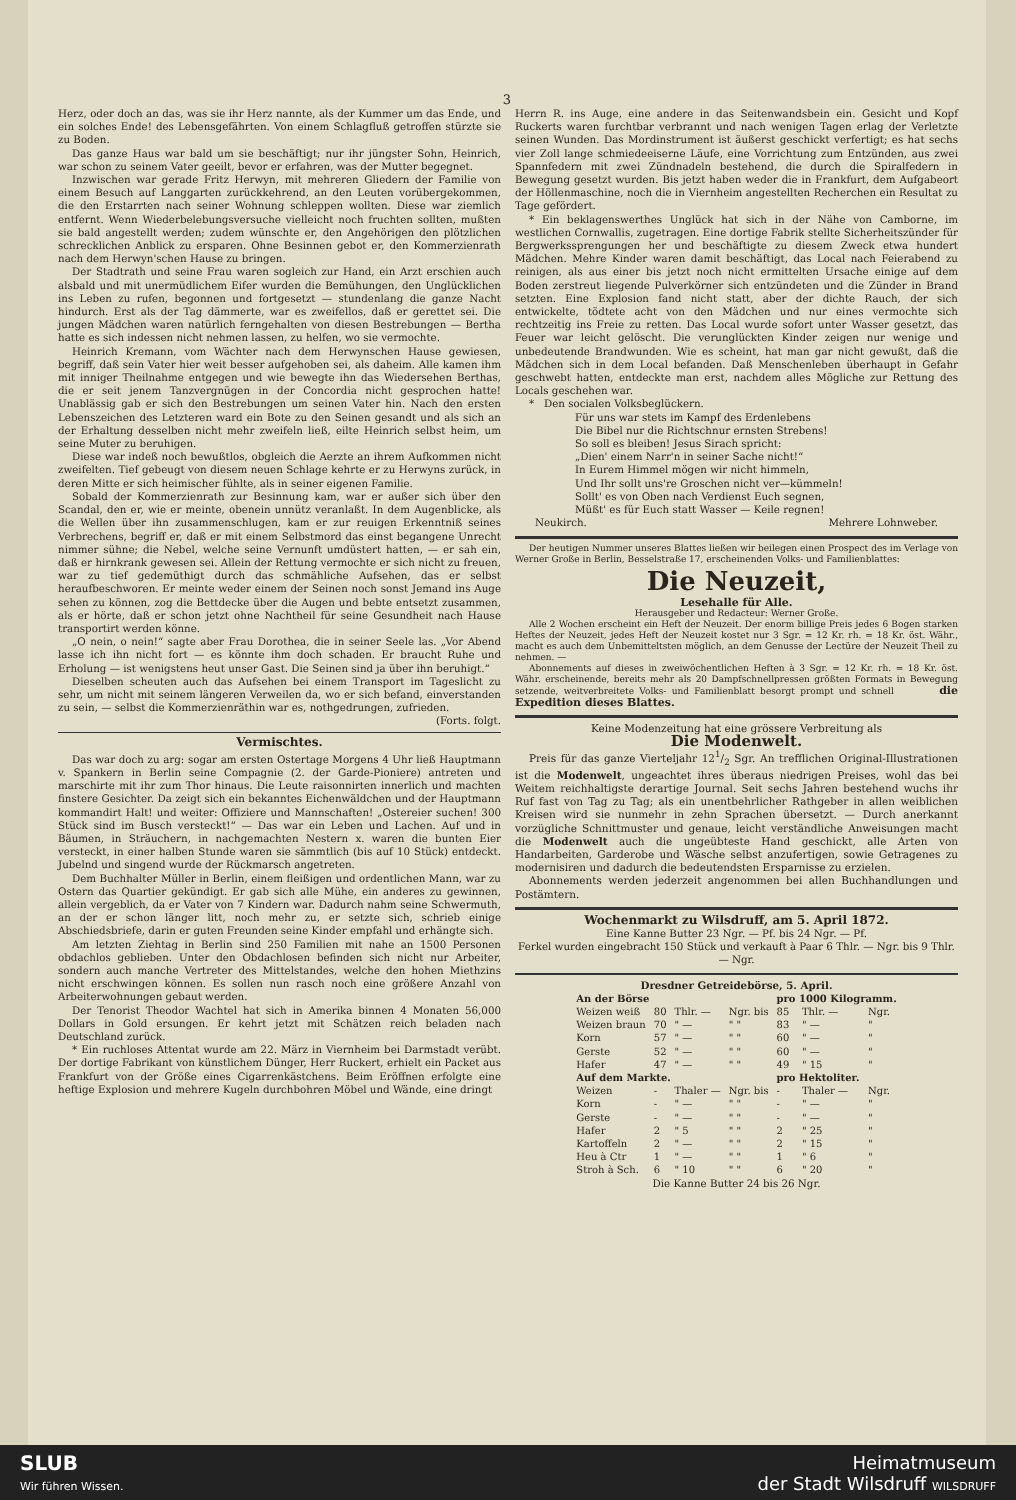3
Herz, oder doch an das, was sie ihr Herz nannte, als der Kummer um das Ende, und ein solches Ende! des Lebensgefährten. Von einem Schlagfluß getroffen stürzte sie zu Boden.
Das ganze Haus war bald um sie beschäftigt; nur ihr jüngster Sohn, Heinrich, war schon zu seinem Vater geeilt, bevor er erfahren, was der Mutter begegnet.
Inzwischen war gerade Fritz Herwyn, mit mehreren Gliedern der Familie von einem Besuch auf Langgarten zurückkehrend, an den Leuten vorübergekommen, die den Erstarrten nach seiner Wohnung schleppen wollten. Diese war ziemlich entfernt. Wenn Wiederbelebungsversuche vielleicht noch fruchten sollten, mußten sie bald angestellt werden; zudem wünschte er, den Angehörigen den plötzlichen schrecklichen Anblick zu ersparen. Ohne Besinnen gebot er, den Kommerzienrath nach dem Herwyn'schen Hause zu bringen.
Der Stadtrath und seine Frau waren sogleich zur Hand, ein Arzt erschien auch alsbald und mit unermüdlichem Eifer wurden die Bemühungen, den Unglücklichen ins Leben zu rufen, begonnen und fortgesetzt — stundenlang die ganze Nacht hindurch. Erst als der Tag dämmerte, war es zweifellos, daß er gerettet sei. Die jungen Mädchen waren natürlich ferngehalten von diesen Bestrebungen — Bertha hatte es sich indessen nicht nehmen lassen, zu helfen, wo sie vermochte.
Heinrich Kremann, vom Wächter nach dem Herwynschen Hause gewiesen, begriff, daß sein Vater hier weit besser aufgehoben sei, als daheim. Alle kamen ihm mit inniger Theilnahme entgegen und wie bewegte ihn das Wiedersehen Berthas, die er seit jenem Tanzvergnügen in der Concordia nicht gesprochen hatte! Unablässig gab er sich den Bestrebungen um seinen Vater hin. Nach den ersten Lebenszeichen des Letzteren ward ein Bote zu den Seinen gesandt und als sich an der Erhaltung desselben nicht mehr zweifeln ließ, eilte Heinrich selbst heim, um seine Muter zu beruhigen.
Diese war indeß noch bewußtlos, obgleich die Aerzte an ihrem Aufkommen nicht zweifelten. Tief gebeugt von diesem neuen Schlage kehrte er zu Herwyns zurück, in deren Mitte er sich heimischer fühlte, als in seiner eigenen Familie.
Sobald der Kommerzienrath zur Besinnung kam, war er außer sich über den Scandal, den er, wie er meinte, obenein unnütz veranlaßt. In dem Augenblicke, als die Wellen über ihn zusammenschlugen, kam er zur reuigen Erkenntniß seines Verbrechens, begriff er, daß er mit einem Selbstmord das einst begangene Unrecht nimmer sühne; die Nebel, welche seine Vernunft umdüstert hatten, — er sah ein, daß er hirnkrank gewesen sei. Allein der Rettung vermochte er sich nicht zu freuen, war zu tief gedemüthigt durch das schmähliche Aufsehen, das er selbst heraufbeschworen. Er meinte weder einem der Seinen noch sonst Jemand ins Auge sehen zu können, zog die Bettdecke über die Augen und bebte entsetzt zusammen, als er hörte, daß er schon jetzt ohne Nachtheil für seine Gesundheit nach Hause transportirt werden könne.
„O nein, o nein!“ sagte aber Frau Dorothea, die in seiner Seele las. „Vor Abend lasse ich ihn nicht fort — es könnte ihm doch schaden. Er braucht Ruhe und Erholung — ist wenigstens heut unser Gast. Die Seinen sind ja über ihn beruhigt.“
Dieselben scheuten auch das Aufsehen bei einem Transport im Tageslicht zu sehr, um nicht mit seinem längeren Verweilen da, wo er sich befand, einverstanden zu sein, — selbst die Kommerzienräthin war es, nothgedrungen, zufrieden.
(Forts. folgt.
Vermischtes.
Das war doch zu arg: sogar am ersten Ostertage Morgens 4 Uhr ließ Hauptmann v. Spankern in Berlin seine Compagnie (2. der Garde-Pioniere) antreten und marschirte mit ihr zum Thor hinaus. Die Leute raisonnirten innerlich und machten finstere Gesichter. Da zeigt sich ein bekanntes Eichenwäldchen und der Hauptmann kommandirt Halt! und weiter: Offiziere und Mannschaften! „Ostereier suchen! 300 Stück sind im Busch versteckt!“ — Das war ein Leben und Lachen. Auf und in Bäumen, in Sträuchern, in nachgemachten Nestern x. waren die bunten Eier versteckt, in einer halben Stunde waren sie sämmtlich (bis auf 10 Stück) entdeckt. Jubelnd und singend wurde der Rückmarsch angetreten.
Dem Buchhalter Müller in Berlin, einem fleißigen und ordentlichen Mann, war zu Ostern das Quartier gekündigt. Er gab sich alle Mühe, ein anderes zu gewinnen, allein vergeblich, da er Vater von 7 Kindern war. Dadurch nahm seine Schwermuth, an der er schon länger litt, noch mehr zu, er setzte sich, schrieb einige Abschiedsbriefe, darin er guten Freunden seine Kinder empfahl und erhängte sich.
Am letzten Ziehtag in Berlin sind 250 Familien mit nahe an 1500 Personen obdachlos geblieben. Unter den Obdachlosen befinden sich nicht nur Arbeiter, sondern auch manche Vertreter des Mittelstandes, welche den hohen Miethzins nicht erschwingen können. Es sollen nun rasch noch eine größere Anzahl von Arbeiterwohnungen gebaut werden.
Der Tenorist Theodor Wachtel hat sich in Amerika binnen 4 Monaten 56,000 Dollars in Gold ersungen. Er kehrt jetzt mit Schätzen reich beladen nach Deutschland zurück.
* Ein ruchloses Attentat wurde am 22. März in Viernheim bei Darmstadt verübt. Der dortige Fabrikant von künstlichem Dünger, Herr Ruckert, erhielt ein Packet aus Frankfurt von der Größe eines Cigarrenkästchens. Beim Eröffnen erfolgte eine heftige Explosion und mehrere Kugeln durchbohren Möbel und Wände, eine dringt
Herrn R. ins Auge, eine andere in das Seitenwandsbein ein. Gesicht und Kopf Ruckerts waren furchtbar verbrannt und nach wenigen Tagen erlag der Verletzte seinen Wunden. Das Mordinstrument ist äußerst geschickt verfertigt; es hat sechs vier Zoll lange schmiedeeiserne Läufe, eine Vorrichtung zum Entzünden, aus zwei Spannfedern mit zwei Zündnadeln bestehend, die durch die Spiralfedern in Bewegung gesetzt wurden. Bis jetzt haben weder die in Frankfurt, dem Aufgabeort der Höllenmaschine, noch die in Viernheim angestellten Recherchen ein Resultat zu Tage gefördert.
* Ein beklagenswerthes Unglück hat sich in der Nähe von Camborne, im westlichen Cornwallis, zugetragen. Eine dortige Fabrik stellte Sicherheitszünder für Bergwerkssprengungen her und beschäftigte zu diesem Zweck etwa hundert Mädchen. Mehre Kinder waren damit beschäftigt, das Local nach Feierabend zu reinigen, als aus einer bis jetzt noch nicht ermittelten Ursache einige auf dem Boden zerstreut liegende Pulverkörner sich entzündeten und die Zünder in Brand setzten. Eine Explosion fand nicht statt, aber der dichte Rauch, der sich entwickelte, tödtete acht von den Mädchen und nur eines vermochte sich rechtzeitig ins Freie zu retten. Das Local wurde sofort unter Wasser gesetzt, das Feuer war leicht gelöscht. Die verunglückten Kinder zeigen nur wenige und unbedeutende Brandwunden. Wie es scheint, hat man gar nicht gewußt, daß die Mädchen sich in dem Local befanden. Daß Menschenleben überhaupt in Gefahr geschwebt hatten, entdeckte man erst, nachdem alles Mögliche zur Rettung des Locals geschehen war.
* Den socialen Volksbeglückern.
Für uns war stets im Kampf des Erdenlebens
Die Bibel nur die Richtschnur ernsten Strebens!
So soll es bleiben! Jesus Sirach spricht:
„Dien' einem Narr'n in seiner Sache nicht!“
In Eurem Himmel mögen wir nicht himmeln,
Und Ihr sollt uns're Groschen nicht ver—kümmeln!
Sollt' es von Oben nach Verdienst Euch segnen,
Müßt' es für Euch statt Wasser — Keile regnen!
Neukirch. Mehrere Lohnweber.
Der heutigen Nummer unseres Blattes ließen wir beilegen einen Prospect des im Verlage von Werner Große in Berlin, Besselstraße 17, erscheinenden Volks- und Familienblattes:
Die Neuzeit,
Lesehalle für Alle.
Herausgeber und Redacteur: Werner Große.
Alle 2 Wochen erscheint ein Heft der Neuzeit. Der enorm billige Preis jedes 6 Bogen starken Heftes der Neuzeit, jedes Heft der Neuzeit kostet nur 3 Sgr. = 12 Kr. rh. = 18 Kr. öst. Währ., macht es auch dem Unbemitteltsten möglich, an dem Genusse der Lectüre der Neuzeit Theil zu nehmen. —
Abonnements auf dieses in zweiwöchentlichen Heften à 3 Sgr. = 12 Kr. rh. = 18 Kr. öst. Währ. erscheinende, bereits mehr als 20 Dampfschnellpressen größten Formats in Bewegung setzende, weitverbreitete Volks- und Familienblatt besorgt prompt und schnell die Expedition dieses Blattes.
Keine Modenzeitung hat eine grössere Verbreitung als
Die Modenwelt.
Preis für das ganze Vierteljahr 121/2 Sgr. An trefflichen Original-Illustrationen ist die Modenwelt, ungeachtet ihres überaus niedrigen Preises, wohl das bei Weitem reichhaltigste derartige Journal. Seit sechs Jahren bestehend wuchs ihr Ruf fast von Tag zu Tag; als ein unentbehrlicher Rathgeber in allen weiblichen Kreisen wird sie nunmehr in zehn Sprachen übersetzt. — Durch anerkannt vorzügliche Schnittmuster und genaue, leicht verständliche Anweisungen macht die Modenwelt auch die ungeübteste Hand geschickt, alle Arten von Handarbeiten, Garderobe und Wäsche selbst anzufertigen, sowie Getragenes zu modernisiren und dadurch die bedeutendsten Ersparnisse zu erzielen.
Abonnements werden jederzeit angenommen bei allen Buchhandlungen und Postämtern.
Wochenmarkt zu Wilsdruff, am 5. April 1872.
Eine Kanne Butter 23 Ngr. — Pf. bis 24 Ngr. — Pf.
Ferkel wurden eingebracht 150 Stück und verkauft à Paar 6 Thlr. — Ngr. bis 9 Thlr. — Ngr.
Dresdner Getreidebörse, 5. April.
| An der Börse | | | | pro 1000 Kilogramm. | | |
| --- | --- | --- | --- | --- | --- | --- |
| Weizen weiß | 80 | Thlr. — | Ngr. bis | 85 | Thlr. — | Ngr. |
| Weizen braun | 70 | " — | " " | 83 | " — | " |
| Korn | 57 | " — | " " | 60 | " — | " |
| Gerste | 52 | " — | " " | 60 | " — | " |
| Hafer | 47 | " — | " " | 49 | " 15 | " |
| Auf dem Markte. | | | | pro Hektoliter. | | |
| Weizen | - | Thaler — | Ngr. bis | - | Thaler — | Ngr. |
| Korn | - | " — | " " | - | " — | " |
| Gerste | - | " — | " " | - | " — | " |
| Hafer | 2 | " 5 | " " | 2 | " 25 | " |
| Kartoffeln | 2 | " — | " " | 2 | " 15 | " |
| Heu à Ctr | 1 | " — | " " | 1 | " 6 | " |
| Stroh à Sch. | 6 | " 10 | " " | 6 | " 20 | " |
Die Kanne Butter 24 bis 26 Ngr.
SLUB
Wir führen Wissen.
Heimatmuseum
der Stadt Wilsdruff WILSDRUFF